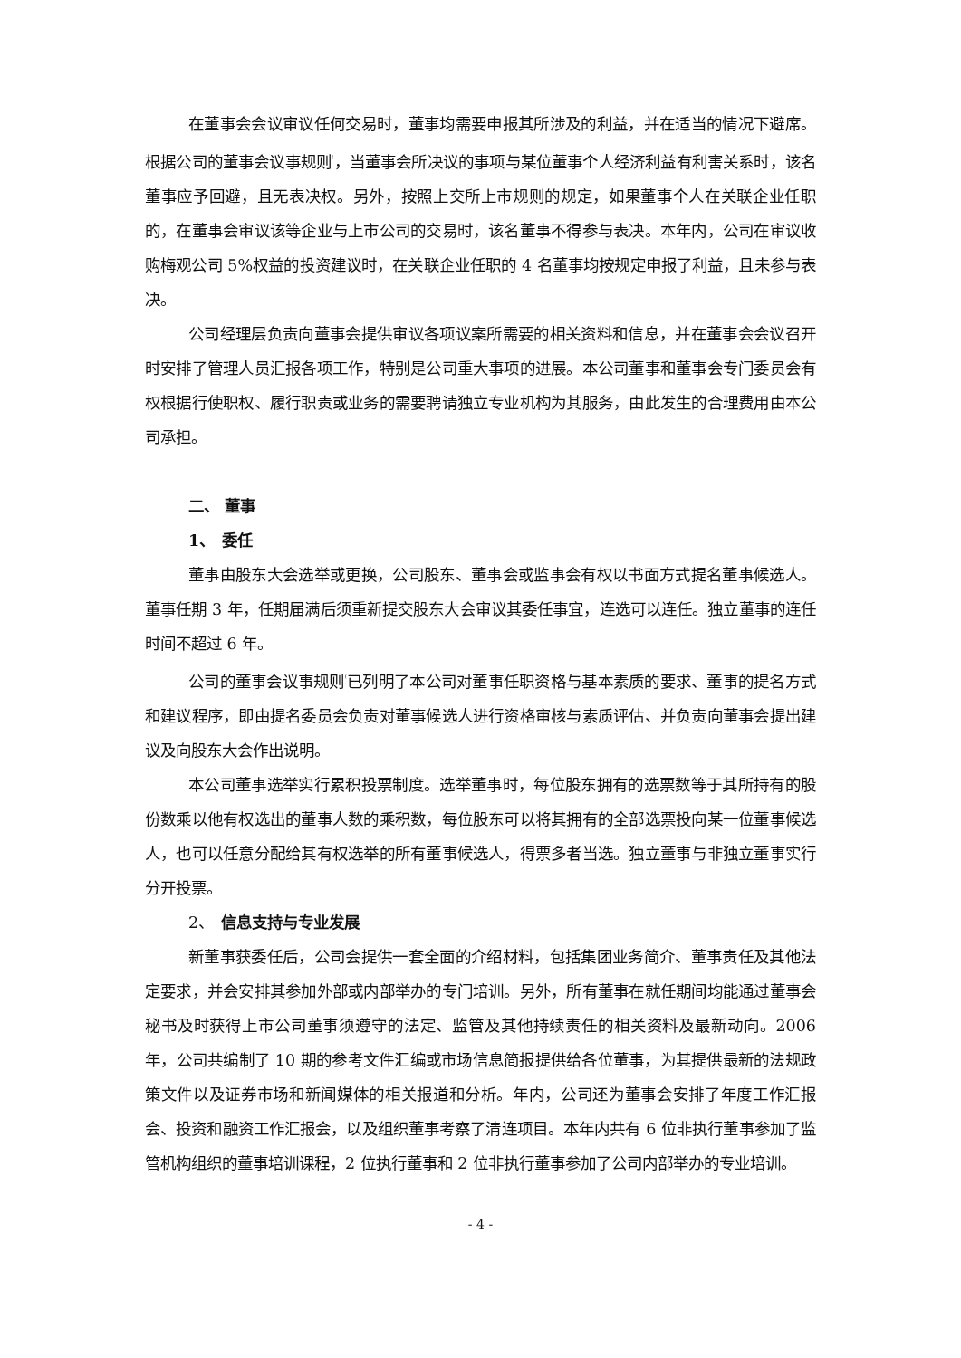在董事会会议审议任何交易时，董事均需要申报其所涉及的利益，并在适当的情况下避席。根据公司的董事会议事规则<sup>⁽</sup>，当董事会所决议的事项与某位董事个人经济利益有利害关系时，该名董事应予回避，且无表决权。另外，按照上交所上市规则的规定，如果董事个人在关联企业任职的，在董事会审议该等企业与上市公司的交易时，该名董事不得参与表决。本年内，公司在审议收购梅观公司 5%权益的投资建议时，在关联企业任职的 4 名董事均按规定申报了利益，且未参与表决。
公司经理层负责向董事会提供审议各项议案所需要的相关资料和信息，并在董事会会议召开时安排了管理人员汇报各项工作，特别是公司重大事项的进展。本公司董事和董事会专门委员会有权根据行使职权、履行职责或业务的需要聘请独立专业机构为其服务，由此发生的合理费用由本公司承担。
二、 董事
1、　委任
董事由股东大会选举或更换，公司股东、董事会或监事会有权以书面方式提名董事候选人。董事任期 3 年，任期届满后须重新提交股东大会审议其委任事宜，连选可以连任。独立董事的连任时间不超过 6 年。
公司的董事会议事规则<sup>⁽</sup>已列明了本公司对董事任职资格与基本素质的要求、董事的提名方式和建议程序，即由提名委员会负责对董事候选人进行资格审核与素质评估、并负责向董事会提出建议及向股东大会作出说明。
本公司董事选举实行累积投票制度。选举董事时，每位股东拥有的选票数等于其所持有的股份数乘以他有权选出的董事人数的乘积数，每位股东可以将其拥有的全部选票投向某一位董事候选人，也可以任意分配给其有权选举的所有董事候选人，得票多者当选。独立董事与非独立董事实行分开投票。
2、　信息支持与专业发展
新董事获委任后，公司会提供一套全面的介绍材料，包括集团业务简介、董事责任及其他法定要求，并会安排其参加外部或内部举办的专门培训。另外，所有董事在就任期间均能通过董事会秘书及时获得上市公司董事须遵守的法定、监管及其他持续责任的相关资料及最新动向。2006 年，公司共编制了 10 期的参考文件汇编或市场信息简报提供给各位董事，为其提供最新的法规政策文件以及证券市场和新闻媒体的相关报道和分析。年内，公司还为董事会安排了年度工作汇报会、投资和融资工作汇报会，以及组织董事考察了清连项目。本年内共有 6 位非执行董事参加了监管机构组织的董事培训课程，2 位执行董事和 2 位非执行董事参加了公司内部举办的专业培训。
- 4 -